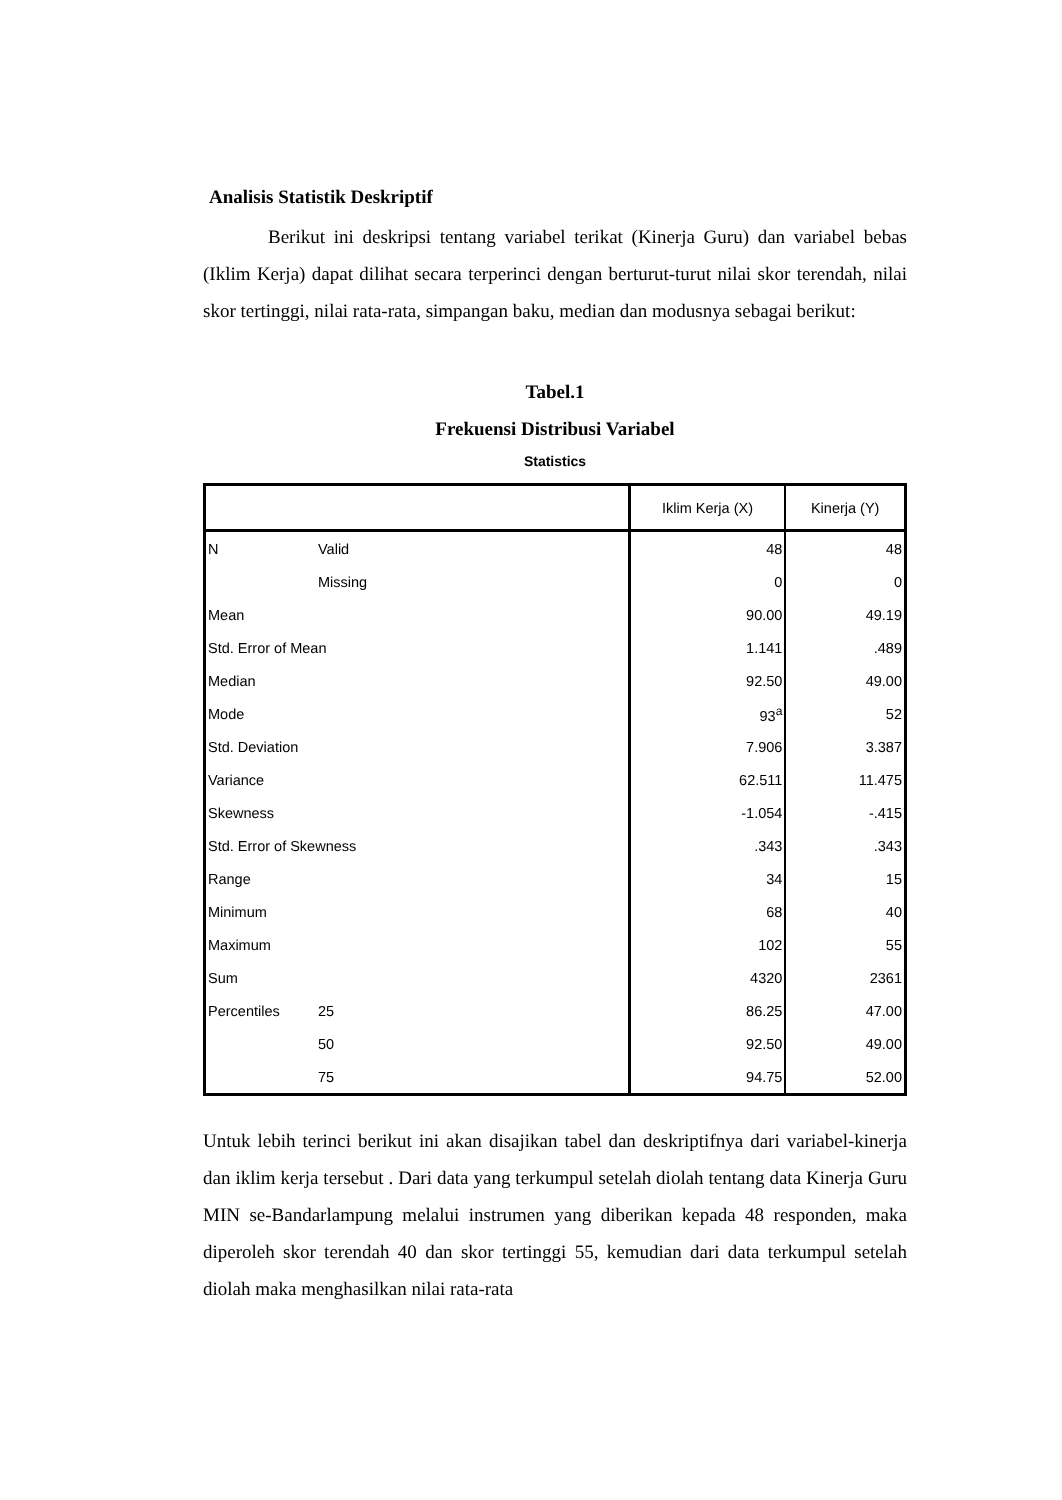Analisis Statistik Deskriptif
Berikut ini deskripsi tentang variabel terikat (Kinerja Guru) dan variabel bebas (Iklim Kerja) dapat dilihat secara terperinci dengan berturut-turut nilai skor terendah, nilai skor tertinggi, nilai rata-rata, simpangan baku, median dan modusnya sebagai berikut:
Tabel.1
Frekuensi Distribusi Variabel
Statistics
| | | Iklim Kerja (X) | Kinerja (Y) |
| --- | --- | --- | --- |
| N | Valid | 48 | 48 |
| | Missing | 0 | 0 |
| Mean | | 90.00 | 49.19 |
| Std. Error of Mean | | 1.141 | .489 |
| Median | | 92.50 | 49.00 |
| Mode | | 93<sup>a</sup> | 52 |
| Std. Deviation | | 7.906 | 3.387 |
| Variance | | 62.511 | 11.475 |
| Skewness | | -1.054 | -.415 |
| Std. Error of Skewness | | .343 | .343 |
| Range | | 34 | 15 |
| Minimum | | 68 | 40 |
| Maximum | | 102 | 55 |
| Sum | | 4320 | 2361 |
| Percentiles | 25 | 86.25 | 47.00 |
| | 50 | 92.50 | 49.00 |
| | 75 | 94.75 | 52.00 |
Untuk lebih terinci berikut ini akan disajikan tabel dan deskriptifnya dari variabel-kinerja dan iklim kerja tersebut . Dari data yang terkumpul setelah diolah tentang data Kinerja Guru MIN se-Bandarlampung melalui instrumen yang diberikan kepada 48 responden, maka diperoleh skor terendah 40 dan skor tertinggi 55, kemudian dari data terkumpul setelah diolah maka menghasilkan nilai rata-rata